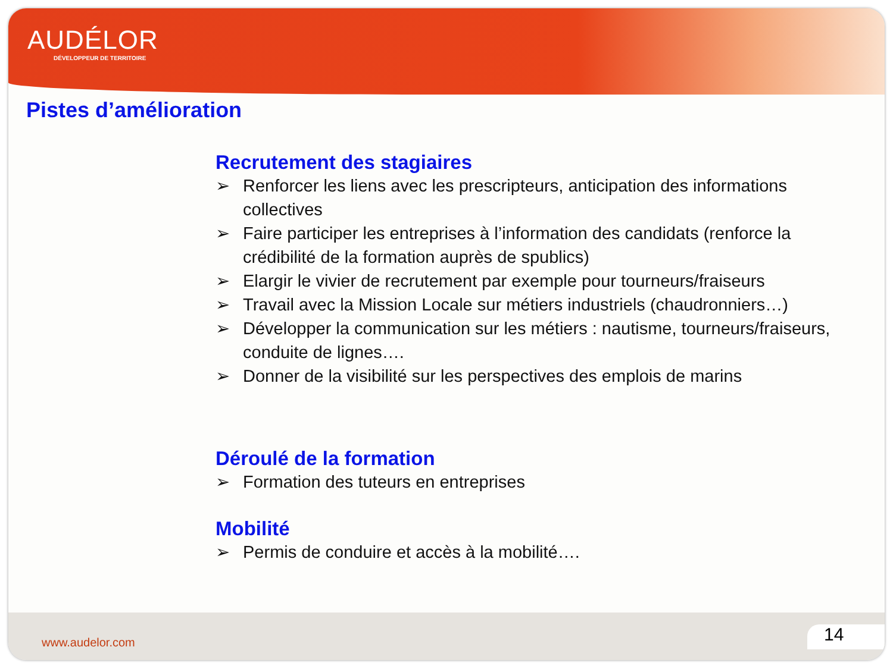AUDÉLOR
DÉVELOPPEUR DE TERRITOIRE
Pistes d’amélioration
Recrutement des stagiaires
➢ Renforcer les liens avec les prescripteurs, anticipation des informations collectives
➢ Faire participer les entreprises à l’information des candidats (renforce la crédibilité de la formation auprès de spublics)
➢ Elargir le vivier de recrutement par exemple pour tourneurs/fraiseurs
➢ Travail avec la Mission Locale sur métiers industriels (chaudronniers…)
➢ Développer la communication sur les métiers : nautisme, tourneurs/fraiseurs, conduite de lignes….
➢ Donner de la visibilité sur les perspectives des emplois de marins
Déroulé de la formation
➢ Formation des tuteurs en entreprises
Mobilité
➢ Permis de conduire et accès à la mobilité….
www.audelor.com 14